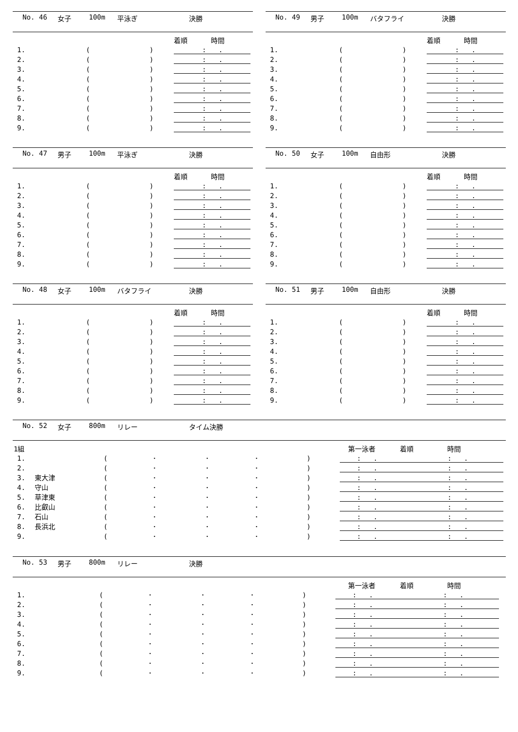No. 46 女子 100m 平泳ぎ 決勝
着順 時間
1. (): .
2. (): .
3. (): .
4. (): .
5. (): .
6. (): .
7. (): .
8. (): .
9. (): .
No. 49 男子 100m バタフライ 決勝
着順 時間
1. (): .
2. (): .
3. (): .
4. (): .
5. (): .
6. (): .
7. (): .
8. (): .
9. (): .
No. 47 男子 100m 平泳ぎ 決勝
着順 時間
1. (): .
2. (): .
3. (): .
4. (): .
5. (): .
6. (): .
7. (): .
8. (): .
9. (): .
No. 50 女子 100m 自由形 決勝
着順 時間
1. (): .
2. (): .
3. (): .
4. (): .
5. (): .
6. (): .
7. (): .
8. (): .
9. (): .
No. 48 女子 100m バタフライ 決勝
着順 時間
1. (): .
2. (): .
3. (): .
4. (): .
5. (): .
6. (): .
7. (): .
8. (): .
9. (): .
No. 51 男子 100m 自由形 決勝
着順 時間
1. (): .
2. (): .
3. (): .
4. (): .
5. (): .
6. (): .
7. (): .
8. (): .
9. (): .
No. 52 女子 800m リレー タイム決勝
1組 第一泳者 着順 時間
1. (･ ･ ･): . : .
2. (･ ･ ･): . : .
3. 東大津 (･ ･ ･): . : .
4. 守山 (･ ･ ･): . : .
5. 草津東 (･ ･ ･): . : .
6. 比叡山 (･ ･ ･): . : .
7. 石山 (･ ･ ･): . : .
8. 長浜北 (･ ･ ･): . : .
9. (･ ･ ･): . : .
No. 53 男子 800m リレー 決勝
第一泳者 着順 時間
1. (･ ･ ･): . : .
2. (･ ･ ･): . : .
3. (･ ･ ･): . : .
4. (･ ･ ･): . : .
5. (･ ･ ･): . : .
6. (･ ･ ･): . : .
7. (･ ･ ･): . : .
8. (･ ･ ･): . : .
9. (･ ･ ･): . : .